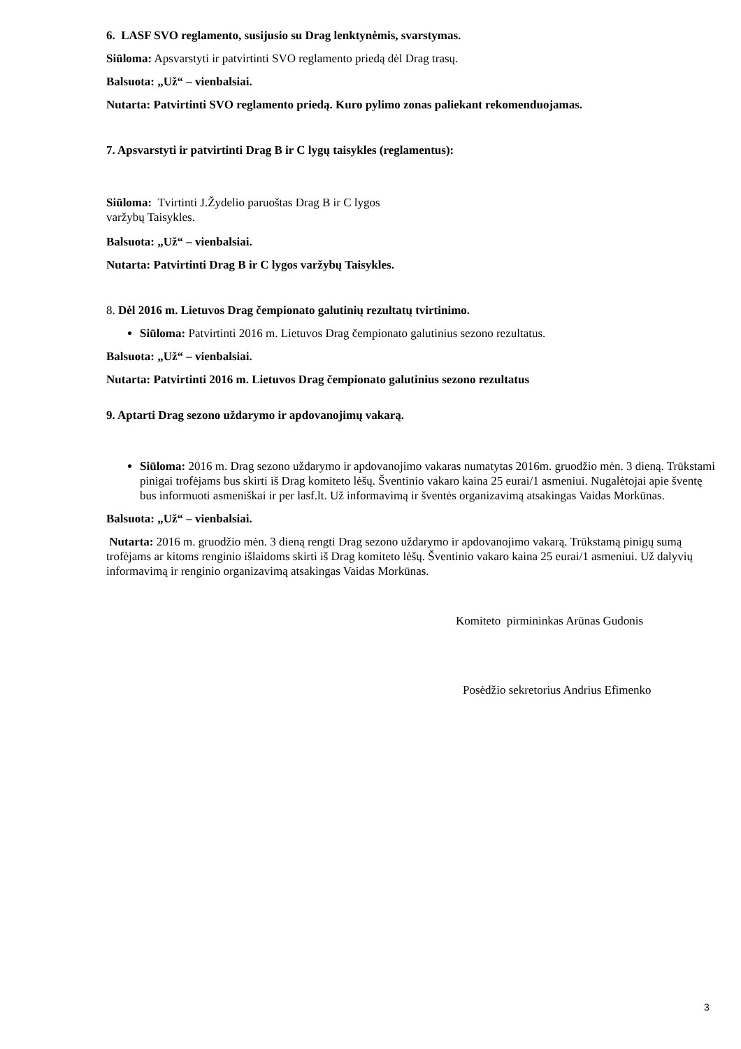6. LASF SVO reglamento, susijusio su Drag lenktynėmis, svarstymas.
Siūloma: Apsvarstyti ir patvirtinti SVO reglamento priedą dėl Drag trasų.
Balsuota: „Už“ – vienbalsiai.
Nutarta: Patvirtinti SVO reglamento priedą. Kuro pylimo zonas paliekant rekomenduojamas.
7. Apsvarstyti ir patvirtinti Drag B ir C lygų taisykles (reglamentus):
Siūloma: Tvirtinti J.Žydelio paruoštas Drag B ir C lygos
varžybų Taisykles.
Balsuota: „Už“ – vienbalsiai.
Nutarta: Patvirtinti Drag B ir C lygos varžybų Taisykles.
8. Dėl 2016 m. Lietuvos Drag čempionato galutinių rezultatų tvirtinimo.
Siūloma: Patvirtinti 2016 m. Lietuvos Drag čempionato galutinius sezono rezultatus.
Balsuota: „Už“ – vienbalsiai.
Nutarta: Patvirtinti 2016 m. Lietuvos Drag čempionato galutinius sezono rezultatus
9. Aptarti Drag sezono uždarymo ir apdovanojimų vakarą.
Siūloma: 2016 m. Drag sezono uždarymo ir apdovanojimo vakaras numatytas 2016m. gruodžio mėn. 3 dieną. Trūkstami pinigai trofėjams bus skirti iš Drag komiteto lėšų. Šventinio vakaro kaina 25 eurai/1 asmeniui. Nugalėtojai apie šventę bus informuoti asmeniškai ir per lasf.lt. Už informavimą ir šventės organizavimą atsakingas Vaidas Morkūnas.
Balsuota: „Už“ – vienbalsiai.
Nutarta: 2016 m. gruodžio mėn. 3 dieną rengti Drag sezono uždarymo ir apdovanojimo vakarą. Trūkstamą pinigų sumą trofėjams ar kitoms renginio išlaidoms skirti iš Drag komiteto lėšų. Šventinio vakaro kaina 25 eurai/1 asmeniui. Už dalyvių informavimą ir renginio organizavimą atsakingas Vaidas Morkūnas.
Komiteto pirmininkas Arūnas Gudonis
Posėdžio sekretorius Andrius Efimenko
3